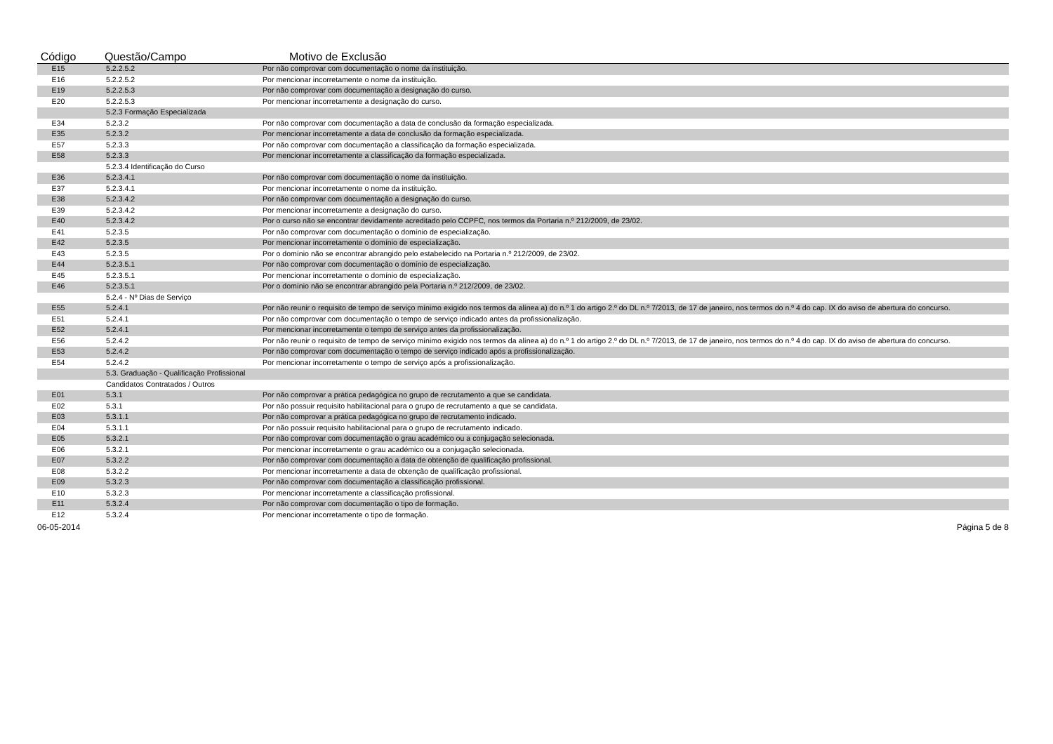| Código | Questão/Campo | Motivo de Exclusão |
| --- | --- | --- |
| E15 | 5.2.2.5.2 | Por não comprovar com documentação o nome da instituição. |
| E16 | 5.2.2.5.2 | Por mencionar incorretamente o nome da instituição. |
| E19 | 5.2.2.5.3 | Por não comprovar com documentação a designação do curso. |
| E20 | 5.2.2.5.3 | Por mencionar incorretamente a designação do curso. |
| | 5.2.3 Formação Especializada | |
| E34 | 5.2.3.2 | Por não comprovar com documentação a data de conclusão da formação especializada. |
| E35 | 5.2.3.2 | Por mencionar incorretamente a data de conclusão da formação especializada. |
| E57 | 5.2.3.3 | Por não comprovar com documentação a classificação da formação especializada. |
| E58 | 5.2.3.3 | Por mencionar incorretamente a classificação da formação especializada. |
| | 5.2.3.4 Identificação do Curso | |
| E36 | 5.2.3.4.1 | Por não comprovar com documentação o nome da instituição. |
| E37 | 5.2.3.4.1 | Por mencionar incorretamente o nome da instituição. |
| E38 | 5.2.3.4.2 | Por não comprovar com documentação a designação do curso. |
| E39 | 5.2.3.4.2 | Por mencionar incorretamente a designação do curso. |
| E40 | 5.2.3.4.2 | Por o curso não se encontrar devidamente acreditado pelo CCPFC, nos termos da Portaria n.º 212/2009, de 23/02. |
| E41 | 5.2.3.5 | Por não comprovar com documentação o domínio de especialização. |
| E42 | 5.2.3.5 | Por mencionar incorretamente o domínio de especialização. |
| E43 | 5.2.3.5 | Por o domínio não se encontrar abrangido pelo estabelecido na Portaria n.º 212/2009, de 23/02. |
| E44 | 5.2.3.5.1 | Por não comprovar com documentação o domínio de especialização. |
| E45 | 5.2.3.5.1 | Por mencionar incorretamente o domínio de especialização. |
| E46 | 5.2.3.5.1 | Por o domínio não se encontrar abrangido pela Portaria n.º 212/2009, de 23/02. |
| | 5.2.4 - Nº Dias de Serviço | |
| E55 | 5.2.4.1 | Por não reunir o requisito de tempo de serviço mínimo exigido nos termos da alínea a) do n.º 1 do artigo 2.º do DL n.º 7/2013, de 17 de janeiro, nos termos do n.º 4 do cap. IX do aviso de abertura do concurso. |
| E51 | 5.2.4.1 | Por não comprovar com documentação o tempo de serviço indicado antes da profissionalização. |
| E52 | 5.2.4.1 | Por mencionar incorretamente o tempo de serviço antes da profissionalização. |
| E56 | 5.2.4.2 | Por não reunir o requisito de tempo de serviço mínimo exigido nos termos da alínea a) do n.º 1 do artigo 2.º do DL n.º 7/2013, de 17 de janeiro, nos termos do n.º 4 do cap. IX do aviso de abertura do concurso. |
| E53 | 5.2.4.2 | Por não comprovar com documentação o tempo de serviço indicado após a profissionalização. |
| E54 | 5.2.4.2 | Por mencionar incorretamente o tempo de serviço após a profissionalização. |
| | 5.3. Graduação - Qualificação Profissional | |
| | Candidatos Contratados / Outros | |
| E01 | 5.3.1 | Por não comprovar a prática pedagógica no grupo de recrutamento a que se candidata. |
| E02 | 5.3.1 | Por não possuir requisito habilitacional para o grupo de recrutamento a que se candidata. |
| E03 | 5.3.1.1 | Por não comprovar a prática pedagógica no grupo de recrutamento indicado. |
| E04 | 5.3.1.1 | Por não possuir requisito habilitacional para o grupo de recrutamento indicado. |
| E05 | 5.3.2.1 | Por não comprovar com documentação o grau académico ou a conjugação selecionada. |
| E06 | 5.3.2.1 | Por mencionar incorretamente o grau académico ou a conjugação selecionada. |
| E07 | 5.3.2.2 | Por não comprovar com documentação a data de obtenção de qualificação profissional. |
| E08 | 5.3.2.2 | Por mencionar incorretamente a data de obtenção de qualificação profissional. |
| E09 | 5.3.2.3 | Por não comprovar com documentação a classificação profissional. |
| E10 | 5.3.2.3 | Por mencionar incorretamente a classificação profissional. |
| E11 | 5.3.2.4 | Por não comprovar com documentação o tipo de formação. |
| E12 | 5.3.2.4 | Por mencionar incorretamente o tipo de formação. |
06-05-2014 Página 5 de 8